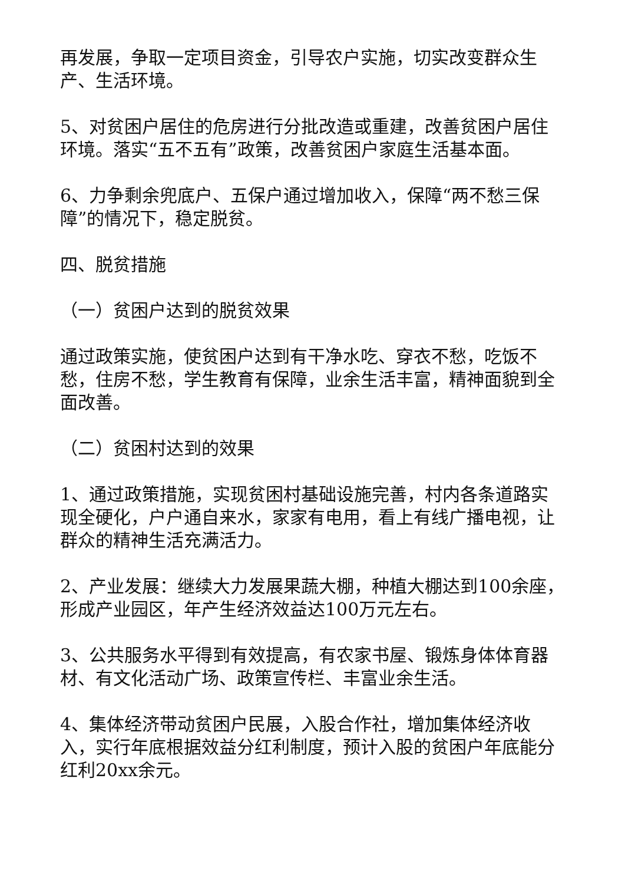再发展，争取一定项目资金，引导农户实施，切实改变群众生产、生活环境。
5、对贫困户居住的危房进行分批改造或重建，改善贫困户居住环境。落实“五不五有”政策，改善贫困户家庭生活基本面。
6、力争剩余兜底户、五保户通过增加收入，保障“两不愁三保障”的情况下，稳定脱贫。
四、脱贫措施
（一）贫困户达到的脱贫效果
通过政策实施，使贫困户达到有干净水吃、穿衣不愁，吃饭不愁，住房不愁，学生教育有保障，业余生活丰富，精神面貌到全面改善。
（二）贫困村达到的效果
1、通过政策措施，实现贫困村基础设施完善，村内各条道路实现全硬化，户户通自来水，家家有电用，看上有线广播电视，让群众的精神生活充满活力。
2、产业发展：继续大力发展果蔬大棚，种植大棚达到100余座，形成产业园区，年产生经济效益达100万元左右。
3、公共服务水平得到有效提高，有农家书屋、锻炼身体体育器材、有文化活动广场、政策宣传栏、丰富业余生活。
4、集体经济带动贫困户民展，入股合作社，增加集体经济收入，实行年底根据效益分红利制度，预计入股的贫困户年底能分红利20xx余元。